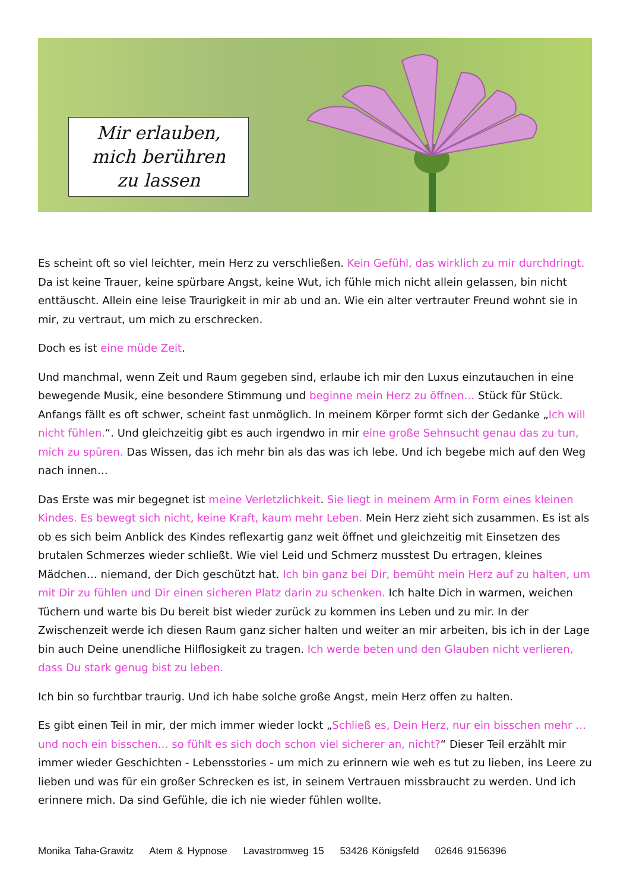Mir erlauben,
mich berühren
zu lassen
Es scheint oft so viel leichter, mein Herz zu verschließen. Kein Gefühl, das wirklich zu mir durchdringt. Da ist keine Trauer, keine spürbare Angst, keine Wut, ich fühle mich nicht allein gelassen, bin nicht enttäuscht. Allein eine leise Traurigkeit in mir ab und an. Wie ein alter vertrauter Freund wohnt sie in mir, zu vertraut, um mich zu erschrecken.
Doch es ist eine müde Zeit.
Und manchmal, wenn Zeit und Raum gegeben sind, erlaube ich mir den Luxus einzutauchen in eine bewegende Musik, eine besondere Stimmung und beginne mein Herz zu öffnen… Stück für Stück. Anfangs fällt es oft schwer, scheint fast unmöglich. In meinem Körper formt sich der Gedanke „Ich will nicht fühlen.“. Und gleichzeitig gibt es auch irgendwo in mir eine große Sehnsucht genau das zu tun, mich zu spüren. Das Wissen, das ich mehr bin als das was ich lebe. Und ich begebe mich auf den Weg nach innen…
Das Erste was mir begegnet ist meine Verletzlichkeit. Sie liegt in meinem Arm in Form eines kleinen Kindes. Es bewegt sich nicht, keine Kraft, kaum mehr Leben. Mein Herz zieht sich zusammen. Es ist als ob es sich beim Anblick des Kindes reflexartig ganz weit öffnet und gleichzeitig mit Einsetzen des brutalen Schmerzes wieder schließt. Wie viel Leid und Schmerz musstest Du ertragen, kleines Mädchen… niemand, der Dich geschützt hat. Ich bin ganz bei Dir, bemüht mein Herz auf zu halten, um mit Dir zu fühlen und Dir einen sicheren Platz darin zu schenken. Ich halte Dich in warmen, weichen Tüchern und warte bis Du bereit bist wieder zurück zu kommen ins Leben und zu mir. In der Zwischenzeit werde ich diesen Raum ganz sicher halten und weiter an mir arbeiten, bis ich in der Lage bin auch Deine unendliche Hilflosigkeit zu tragen. Ich werde beten und den Glauben nicht verlieren, dass Du stark genug bist zu leben.
Ich bin so furchtbar traurig. Und ich habe solche große Angst, mein Herz offen zu halten.
Es gibt einen Teil in mir, der mich immer wieder lockt „Schließ es, Dein Herz, nur ein bisschen mehr … und noch ein bisschen… so fühlt es sich doch schon viel sicherer an, nicht?“ Dieser Teil erzählt mir immer wieder Geschichten - Lebensstories - um mich zu erinnern wie weh es tut zu lieben, ins Leere zu lieben und was für ein großer Schrecken es ist, in seinem Vertrauen missbraucht zu werden. Und ich erinnere mich. Da sind Gefühle, die ich nie wieder fühlen wollte.
Monika Taha-Grawitz Atem & Hypnose Lavastromweg 15 53426 Königsfeld 02646 9156396